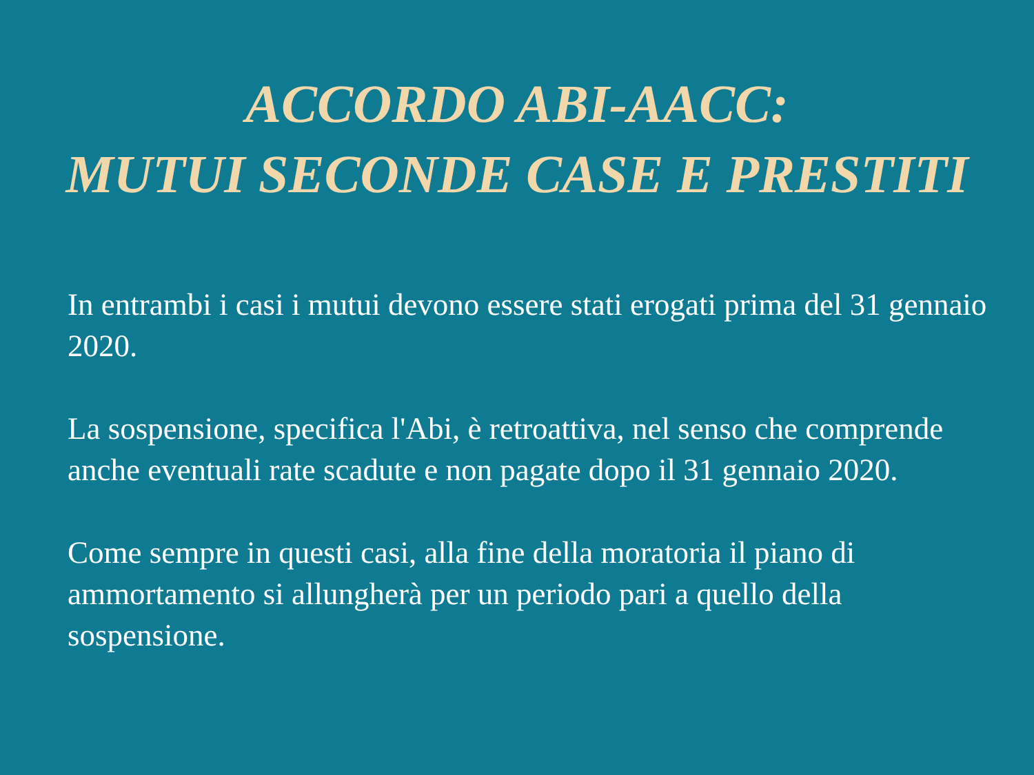ACCORDO ABI-AACC:
MUTUI SECONDE CASE E PRESTITI
In entrambi i casi i mutui devono essere stati erogati prima del 31 gennaio 2020.
La sospensione, specifica l'Abi, è retroattiva, nel senso che comprende anche eventuali rate scadute e non pagate dopo il 31 gennaio 2020.
Come sempre in questi casi, alla fine della moratoria il piano di ammortamento si allungherà per un periodo pari a quello della sospensione.